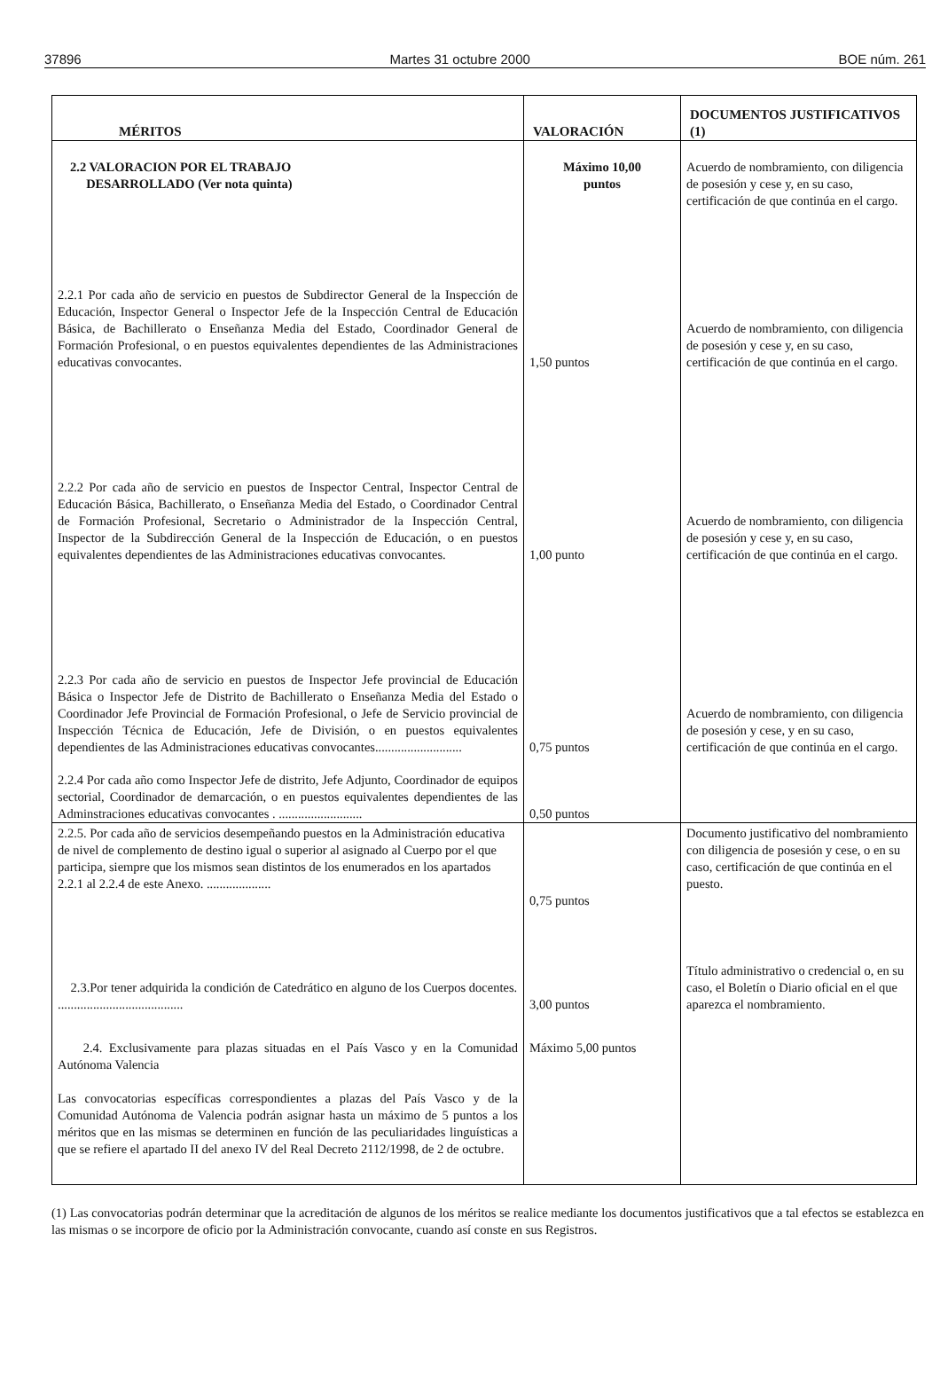37896 Martes 31 octubre 2000 BOE núm. 261
| MÉRITOS | VALORACIÓN | DOCUMENTOS JUSTIFICATIVOS (1) |
| --- | --- | --- |
| 2.2 VALORACION POR EL TRABAJO DESARROLLADO (Ver nota quinta) | Máximo 10,00 puntos | Acuerdo de nombramiento, con diligencia de posesión y cese y, en su caso, certificación de que continúa en el cargo. |
| 2.2.1 Por cada año de servicio en puestos de Subdirector General de la Inspección de Educación, Inspector General o Inspector Jefe de la Inspección Central de Educación Básica, de Bachillerato o Enseñanza Media del Estado, Coordinador General de Formación Profesional, o en puestos equivalentes dependientes de las Administraciones educativas convocantes. | 1,50 puntos | Acuerdo de nombramiento, con diligencia de posesión y cese y, en su caso, certificación de que continúa en el cargo. |
| 2.2.2 Por cada año de servicio en puestos de Inspector Central, Inspector Central de Educación Básica, Bachillerato, o Enseñanza Media del Estado, o Coordinador Central de Formación Profesional, Secretario o Administrador de la Inspección Central, Inspector de la Subdirección General de la Inspección de Educación, o en puestos equivalentes dependientes de las Administraciones educativas convocantes. | 1,00 punto | Acuerdo de nombramiento, con diligencia de posesión y cese y, en su caso, certificación de que continúa en el cargo. |
| 2.2.3 Por cada año de servicio en puestos de Inspector Jefe provincial de Educación Básica o Inspector Jefe de Distrito de Bachillerato o Enseñanza Media del Estado o Coordinador Jefe Provincial de Formación Profesional, o Jefe de Servicio provincial de Inspección Técnica de Educación, Jefe de División, o en puestos equivalentes dependientes de las Administraciones educativas convocantes........................... | 0,75 puntos | Acuerdo de nombramiento, con diligencia de posesión y cese, y en su caso, certificación de que continúa en el cargo. |
| 2.2.4 Por cada año como Inspector Jefe de distrito, Jefe Adjunto, Coordinador de equipos sectorial, Coordinador de demarcación, o en puestos equivalentes dependientes de las Adminstraciones educativas convocantes . .......................... | 0,50 puntos | |
| 2.2.5. Por cada año de servicios desempeñando puestos en la Administración educativa de nivel de complemento de destino igual o superior al asignado al Cuerpo por el que participa, siempre que los mismos sean distintos de los enumerados en los apartados 2.2.1 al 2.2.4 de este Anexo. .................... | 0,75 puntos | Documento justificativo del nombramiento con diligencia de posesión y cese, o en su caso, certificación de que continúa en el puesto. |
| 2.3.Por tener adquirida la condición de Catedrático en alguno de los Cuerpos docentes. ....................................... | 3,00 puntos | Título administrativo o credencial o, en su caso, el Boletín o Diario oficial en el que aparezca el nombramiento. |
| 2.4. Exclusivamente para plazas situadas en el País Vasco y en la Comunidad Autónoma Valencia Las convocatorias específicas correspondientes a plazas del País Vasco y de la Comunidad Autónoma de Valencia podrán asignar hasta un máximo de 5 puntos a los méritos que en las mismas se determinen en función de las peculiaridades linguísticas a que se refiere el apartado II del anexo IV del Real Decreto 2112/1998, de 2 de octubre. | Máximo 5,00 puntos | |
(1) Las convocatorias podrán determinar que la acreditación de algunos de los méritos se realice mediante los documentos justificativos que a tal efectos se establezca en las mismas o se incorpore de oficio por la Administración convocante, cuando así conste en sus Registros.